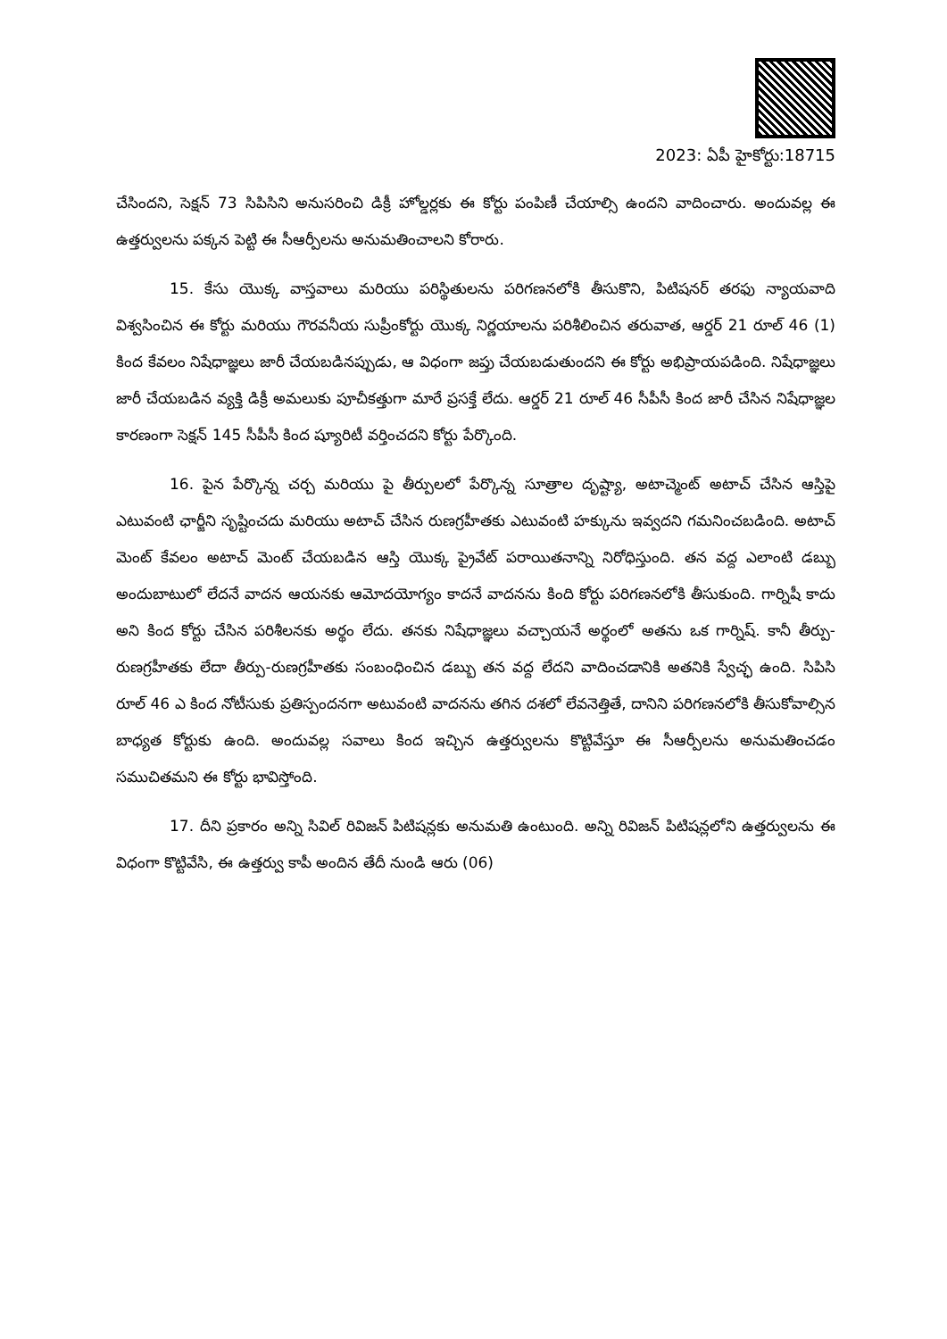2023: ఏపీ హైకోర్టు:18715
చేసిందని, సెక్షన్ 73 సిపిసిని అనుసరించి డిక్రీ హోల్డర్లకు ఈ కోర్టు పంపిణీ చేయాల్సి ఉందని వాదించారు. అందువల్ల ఈ ఉత్తర్వులను పక్కన పెట్టి ఈ సీఆర్పీలను అనుమతించాలని కోరారు.
15. కేసు యొక్క వాస్తవాలు మరియు పరిస్థితులను పరిగణనలోకి తీసుకొని, పిటిషనర్ తరఫు న్యాయవాది విశ్వసించిన ఈ కోర్టు మరియు గౌరవనీయ సుప్రీంకోర్టు యొక్క నిర్ణయాలను పరిశీలించిన తరువాత, ఆర్డర్ 21 రూల్ 46 (1) కింద కేవలం నిషేధాజ్ఞలు జారీ చేయబడినప్పుడు, ఆ విధంగా జప్తు చేయబడుతుందని ఈ కోర్టు అభిప్రాయపడింది. నిషేధాజ్ఞలు జారీ చేయబడిన వ్యక్తి డిక్రీ అమలుకు పూచీకత్తుగా మారే ప్రసక్తే లేదు. ఆర్డర్ 21 రూల్ 46 సీపీసీ కింద జారీ చేసిన నిషేధాజ్ఞల కారణంగా సెక్షన్ 145 సీపీసీ కింద ష్యూరిటీ వర్తించదని కోర్టు పేర్కొంది.
16. పైన పేర్కొన్న చర్చ మరియు పై తీర్పులలో పేర్కొన్న సూత్రాల దృష్ట్యా, అటాచ్మెంట్ అటాచ్ చేసిన ఆస్తిపై ఎటువంటి ఛార్జీని సృష్టించదు మరియు అటాచ్ చేసిన రుణగ్రహీతకు ఎటువంటి హక్కును ఇవ్వదని గమనించబడింది. అటాచ్ మెంట్ కేవలం అటాచ్ మెంట్ చేయబడిన ఆస్తి యొక్క ప్రైవేట్ పరాయితనాన్ని నిరోధిస్తుంది. తన వద్ద ఎలాంటి డబ్బు అందుబాటులో లేదనే వాదన ఆయనకు ఆమోదయోగ్యం కాదనే వాదనను కింది కోర్టు పరిగణనలోకి తీసుకుంది. గార్నిషీ కాదు అని కింద కోర్టు చేసిన పరిశీలనకు అర్థం లేదు. తనకు నిషేధాజ్ఞలు వచ్చాయనే అర్థంలో అతను ఒక గార్నిష్. కానీ తీర్పు-రుణగ్రహీతకు లేదా తీర్పు-రుణగ్రహీతకు సంబంధించిన డబ్బు తన వద్ద లేదని వాదించడానికి అతనికి స్వేచ్ఛ ఉంది. సిపిసి రూల్ 46 ఎ కింద నోటీసుకు ప్రతిస్పందనగా అటువంటి వాదనను తగిన దశలో లేవనెత్తితే, దానిని పరిగణనలోకి తీసుకోవాల్సిన బాధ్యత కోర్టుకు ఉంది. అందువల్ల సవాలు కింద ఇచ్చిన ఉత్తర్వులను కొట్టివేస్తూ ఈ సీఆర్పీలను అనుమతించడం సముచితమని ఈ కోర్టు భావిస్తోంది.
17. దీని ప్రకారం అన్ని సివిల్ రివిజన్ పిటిషన్లకు అనుమతి ఉంటుంది. అన్ని రివిజన్ పిటిషన్లలోని ఉత్తర్వులను ఈ విధంగా కొట్టివేసి, ఈ ఉత్తర్వు కాపీ అందిన తేదీ నుండి ఆరు (06)